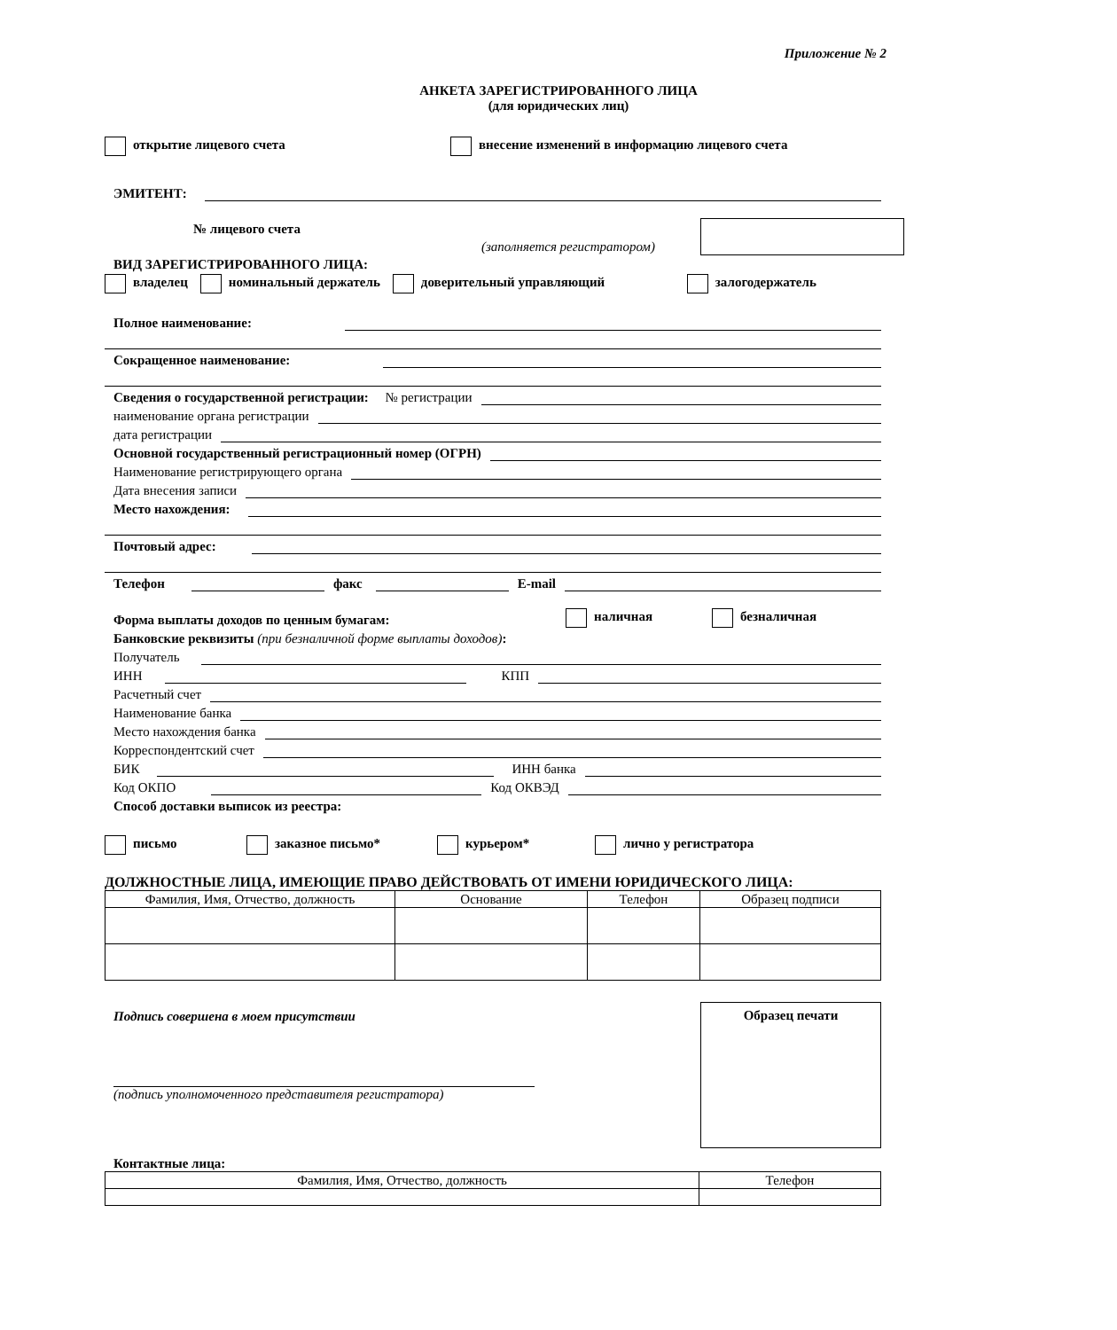Приложение № 2
АНКЕТА ЗАРЕГИСТРИРОВАННОГО ЛИЦА
(для юридических лиц)
открытие лицевого счета внесение изменений в информацию лицевого счета
ЭМИТЕНТ:
№ лицевого счета
(заполняется регистратором)
ВИД ЗАРЕГИСТРИРОВАННОГО ЛИЦА:
владелец номинальный держатель доверительный управляющий залогодержатель
Полное наименование:
Сокращенное наименование:
Сведения о государственной регистрации: № регистрации
наименование органа регистрации
дата регистрации
Основной государственный регистрационный номер (ОГРН)
Наименование регистрирующего органа
Дата внесения записи
Место нахождения:
Почтовый адрес:
Телефон
факс
E-mail
Форма выплаты доходов по ценным бумагам: наличная безналичная
Банковские реквизиты (при безналичной форме выплаты доходов):
Получатель
ИНН
КПП
Расчетный счет
Наименование банка
Место нахождения банка
Корреспондентский счет
БИК
ИНН банка
Код ОКПО
Код ОКВЭД
Способ доставки выписок из реестра:
письмо заказное письмо* курьером* лично у регистратора
ДОЛЖНОСТНЫЕ ЛИЦА, ИМЕЮЩИЕ ПРАВО ДЕЙСТВОВАТЬ ОТ ИМЕНИ ЮРИДИЧЕСКОГО ЛИЦА:
| Фамилия, Имя, Отчество, должность | Основание | Телефон | Образец подписи |
| --- | --- | --- | --- |
Подпись совершена в моем присутствии
(подпись уполномоченного представителя регистратора)
Образец печати
Контактные лица:
| Фамилия, Имя, Отчество, должность | Телефон |
| --- | --- |